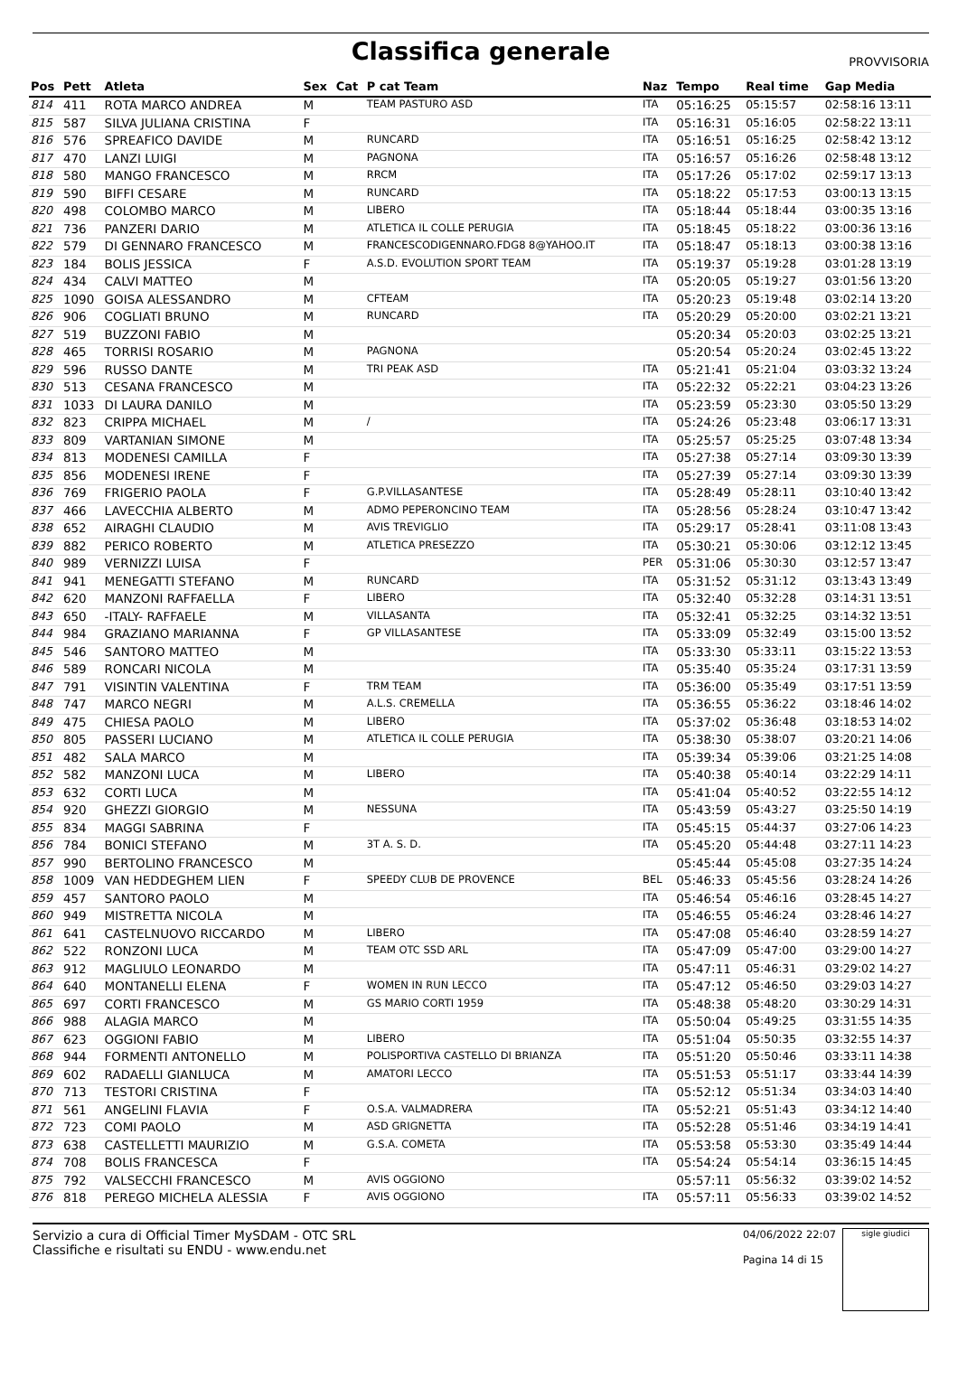Classifica generale
PROVVISORIA
| Pos | Pett | Atleta | Sex | Cat | P cat Team | Naz | Tempo | Real time | Gap Media |
| --- | --- | --- | --- | --- | --- | --- | --- | --- | --- |
| 814 | 411 | ROTA MARCO ANDREA | M | | TEAM PASTURO ASD | ITA | 05:16:25 | 05:15:57 | 02:58:16 13:11 |
| 815 | 587 | SILVA JULIANA CRISTINA | F | | | ITA | 05:16:31 | 05:16:05 | 02:58:22 13:11 |
| 816 | 576 | SPREAFICO DAVIDE | M | | RUNCARD | ITA | 05:16:51 | 05:16:25 | 02:58:42 13:12 |
| 817 | 470 | LANZI LUIGI | M | | PAGNONA | ITA | 05:16:57 | 05:16:26 | 02:58:48 13:12 |
| 818 | 580 | MANGO FRANCESCO | M | | RRCM | ITA | 05:17:26 | 05:17:02 | 02:59:17 13:13 |
| 819 | 590 | BIFFI CESARE | M | | RUNCARD | ITA | 05:18:22 | 05:17:53 | 03:00:13 13:15 |
| 820 | 498 | COLOMBO MARCO | M | | LIBERO | ITA | 05:18:44 | 05:18:44 | 03:00:35 13:16 |
| 821 | 736 | PANZERI DARIO | M | | ATLETICA IL COLLE PERUGIA | ITA | 05:18:45 | 05:18:22 | 03:00:36 13:16 |
| 822 | 579 | DI GENNARO FRANCESCO | M | | FRANCESCODIGENNARO.FDG8 8@YAHOO.IT | ITA | 05:18:47 | 05:18:13 | 03:00:38 13:16 |
| 823 | 184 | BOLIS JESSICA | F | | A.S.D. EVOLUTION SPORT TEAM | ITA | 05:19:37 | 05:19:28 | 03:01:28 13:19 |
| 824 | 434 | CALVI MATTEO | M | | | ITA | 05:20:05 | 05:19:27 | 03:01:56 13:20 |
| 825 | 1090 | GOISA ALESSANDRO | M | | CFTEAM | ITA | 05:20:23 | 05:19:48 | 03:02:14 13:20 |
| 826 | 906 | COGLIATI BRUNO | M | | RUNCARD | ITA | 05:20:29 | 05:20:00 | 03:02:21 13:21 |
| 827 | 519 | BUZZONI FABIO | M | | | | 05:20:34 | 05:20:03 | 03:02:25 13:21 |
| 828 | 465 | TORRISI ROSARIO | M | | PAGNONA | | 05:20:54 | 05:20:24 | 03:02:45 13:22 |
| 829 | 596 | RUSSO DANTE | M | | TRI PEAK ASD | ITA | 05:21:41 | 05:21:04 | 03:03:32 13:24 |
| 830 | 513 | CESANA FRANCESCO | M | | | ITA | 05:22:32 | 05:22:21 | 03:04:23 13:26 |
| 831 | 1033 | DI LAURA DANILO | M | | | ITA | 05:23:59 | 05:23:30 | 03:05:50 13:29 |
| 832 | 823 | CRIPPA MICHAEL | M | | / | ITA | 05:24:26 | 05:23:48 | 03:06:17 13:31 |
| 833 | 809 | VARTANIAN SIMONE | M | | | ITA | 05:25:57 | 05:25:25 | 03:07:48 13:34 |
| 834 | 813 | MODENESI CAMILLA | F | | | ITA | 05:27:38 | 05:27:14 | 03:09:30 13:39 |
| 835 | 856 | MODENESI IRENE | F | | | ITA | 05:27:39 | 05:27:14 | 03:09:30 13:39 |
| 836 | 769 | FRIGERIO PAOLA | F | | G.P.VILLASANTESE | ITA | 05:28:49 | 05:28:11 | 03:10:40 13:42 |
| 837 | 466 | LAVECCHIA ALBERTO | M | | ADMO PEPERONCINO TEAM | ITA | 05:28:56 | 05:28:24 | 03:10:47 13:42 |
| 838 | 652 | AIRAGHI CLAUDIO | M | | AVIS TREVIGLIO | ITA | 05:29:17 | 05:28:41 | 03:11:08 13:43 |
| 839 | 882 | PERICO ROBERTO | M | | ATLETICA PRESEZZO | ITA | 05:30:21 | 05:30:06 | 03:12:12 13:45 |
| 840 | 989 | VERNIZZI LUISA | F | | | PER | 05:31:06 | 05:30:30 | 03:12:57 13:47 |
| 841 | 941 | MENEGATTI STEFANO | M | | RUNCARD | ITA | 05:31:52 | 05:31:12 | 03:13:43 13:49 |
| 842 | 620 | MANZONI RAFFAELLA | F | | LIBERO | ITA | 05:32:40 | 05:32:28 | 03:14:31 13:51 |
| 843 | 650 | -ITALY- RAFFAELE | M | | VILLASANTA | ITA | 05:32:41 | 05:32:25 | 03:14:32 13:51 |
| 844 | 984 | GRAZIANO MARIANNA | F | | GP VILLASANTESE | ITA | 05:33:09 | 05:32:49 | 03:15:00 13:52 |
| 845 | 546 | SANTORO MATTEO | M | | | ITA | 05:33:30 | 05:33:11 | 03:15:22 13:53 |
| 846 | 589 | RONCARI NICOLA | M | | | ITA | 05:35:40 | 05:35:24 | 03:17:31 13:59 |
| 847 | 791 | VISINTIN VALENTINA | F | | TRM TEAM | ITA | 05:36:00 | 05:35:49 | 03:17:51 13:59 |
| 848 | 747 | MARCO NEGRI | M | | A.L.S. CREMELLA | ITA | 05:36:55 | 05:36:22 | 03:18:46 14:02 |
| 849 | 475 | CHIESA PAOLO | M | | LIBERO | ITA | 05:37:02 | 05:36:48 | 03:18:53 14:02 |
| 850 | 805 | PASSERI LUCIANO | M | | ATLETICA IL COLLE PERUGIA | ITA | 05:38:30 | 05:38:07 | 03:20:21 14:06 |
| 851 | 482 | SALA MARCO | M | | | ITA | 05:39:34 | 05:39:06 | 03:21:25 14:08 |
| 852 | 582 | MANZONI LUCA | M | | LIBERO | ITA | 05:40:38 | 05:40:14 | 03:22:29 14:11 |
| 853 | 632 | CORTI LUCA | M | | | ITA | 05:41:04 | 05:40:52 | 03:22:55 14:12 |
| 854 | 920 | GHEZZI GIORGIO | M | | NESSUNA | ITA | 05:43:59 | 05:43:27 | 03:25:50 14:19 |
| 855 | 834 | MAGGI SABRINA | F | | | ITA | 05:45:15 | 05:44:37 | 03:27:06 14:23 |
| 856 | 784 | BONICI STEFANO | M | | 3T A. S. D. | ITA | 05:45:20 | 05:44:48 | 03:27:11 14:23 |
| 857 | 990 | BERTOLINO FRANCESCO | M | | | | 05:45:44 | 05:45:08 | 03:27:35 14:24 |
| 858 | 1009 | VAN HEDDEGHEM LIEN | F | | SPEEDY CLUB DE PROVENCE | BEL | 05:46:33 | 05:45:56 | 03:28:24 14:26 |
| 859 | 457 | SANTORO PAOLO | M | | | ITA | 05:46:54 | 05:46:16 | 03:28:45 14:27 |
| 860 | 949 | MISTRETTA NICOLA | M | | | ITA | 05:46:55 | 05:46:24 | 03:28:46 14:27 |
| 861 | 641 | CASTELNUOVO RICCARDO | M | | LIBERO | ITA | 05:47:08 | 05:46:40 | 03:28:59 14:27 |
| 862 | 522 | RONZONI LUCA | M | | TEAM OTC SSD ARL | ITA | 05:47:09 | 05:47:00 | 03:29:00 14:27 |
| 863 | 912 | MAGLIULO LEONARDO | M | | | ITA | 05:47:11 | 05:46:31 | 03:29:02 14:27 |
| 864 | 640 | MONTANELLI ELENA | F | | WOMEN IN RUN LECCO | ITA | 05:47:12 | 05:46:50 | 03:29:03 14:27 |
| 865 | 697 | CORTI FRANCESCO | M | | GS MARIO CORTI 1959 | ITA | 05:48:38 | 05:48:20 | 03:30:29 14:31 |
| 866 | 988 | ALAGIA MARCO | M | | | ITA | 05:50:04 | 05:49:25 | 03:31:55 14:35 |
| 867 | 623 | OGGIONI FABIO | M | | LIBERO | ITA | 05:51:04 | 05:50:35 | 03:32:55 14:37 |
| 868 | 944 | FORMENTI ANTONELLO | M | | POLISPORTIVA CASTELLO DI BRIANZA | ITA | 05:51:20 | 05:50:46 | 03:33:11 14:38 |
| 869 | 602 | RADAELLI GIANLUCA | M | | AMATORI LECCO | ITA | 05:51:53 | 05:51:17 | 03:33:44 14:39 |
| 870 | 713 | TESTORI CRISTINA | F | | | ITA | 05:52:12 | 05:51:34 | 03:34:03 14:40 |
| 871 | 561 | ANGELINI FLAVIA | F | | O.S.A. VALMADRERA | ITA | 05:52:21 | 05:51:43 | 03:34:12 14:40 |
| 872 | 723 | COMI PAOLO | M | | ASD GRIGNETTA | ITA | 05:52:28 | 05:51:46 | 03:34:19 14:41 |
| 873 | 638 | CASTELLETTI MAURIZIO | M | | G.S.A. COMETA | ITA | 05:53:58 | 05:53:30 | 03:35:49 14:44 |
| 874 | 708 | BOLIS FRANCESCA | F | | | ITA | 05:54:24 | 05:54:14 | 03:36:15 14:45 |
| 875 | 792 | VALSECCHI FRANCESCO | M | | AVIS OGGIONO | | 05:57:11 | 05:56:32 | 03:39:02 14:52 |
| 876 | 818 | PEREGO MICHELA ALESSIA | F | | AVIS OGGIONO | ITA | 05:57:11 | 05:56:33 | 03:39:02 14:52 |
Servizio a cura di Official Timer MySDAM - OTC SRL
Classifiche e risultati su ENDU - www.endu.net
04/06/2022 22:07
Pagina 14 di 15
sigle giudici